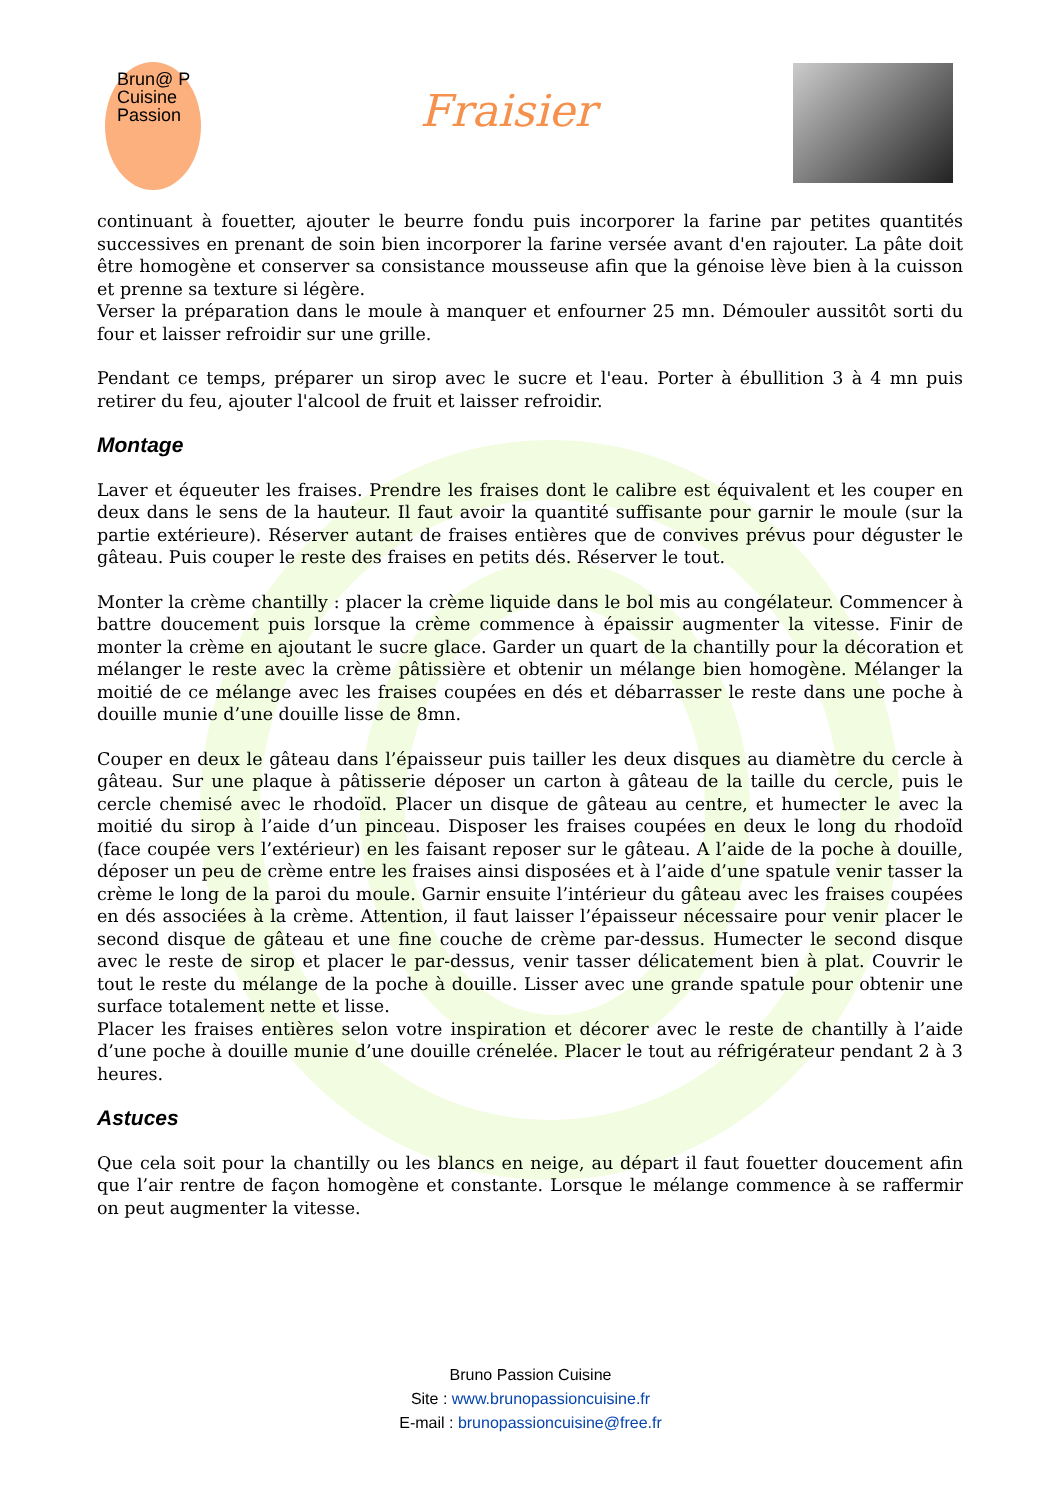Brun@ P
Cuisine
Passion
Fraisier
continuant à fouetter, ajouter le beurre fondu puis incorporer la farine par petites quantités successives en prenant de soin bien incorporer la farine versée avant d'en rajouter. La pâte doit être homogène et conserver sa consistance mousseuse afin que la génoise lève bien à la cuisson et prenne sa texture si légère.
Verser la préparation dans le moule à manquer et enfourner 25 mn. Démouler aussitôt sorti du four et laisser refroidir sur une grille.
Pendant ce temps, préparer un sirop avec le sucre et l'eau. Porter à ébullition 3 à 4 mn puis retirer du feu, ajouter l'alcool de fruit et laisser refroidir.
Montage
Laver et équeuter les fraises. Prendre les fraises dont le calibre est équivalent et les couper en deux dans le sens de la hauteur. Il faut avoir la quantité suffisante pour garnir le moule (sur la partie extérieure). Réserver autant de fraises entières que de convives prévus pour déguster le gâteau. Puis couper le reste des fraises en petits dés. Réserver le tout.
Monter la crème chantilly : placer la crème liquide dans le bol mis au congélateur. Commencer à battre doucement puis lorsque la crème commence à épaissir augmenter la vitesse. Finir de monter la crème en ajoutant le sucre glace. Garder un quart de la chantilly pour la décoration et mélanger le reste avec la crème pâtissière et obtenir un mélange bien homogène. Mélanger la moitié de ce mélange avec les fraises coupées en dés et débarrasser le reste dans une poche à douille munie d’une douille lisse de 8mn.
Couper en deux le gâteau dans l’épaisseur puis tailler les deux disques au diamètre du cercle à gâteau. Sur une plaque à pâtisserie déposer un carton à gâteau de la taille du cercle, puis le cercle chemisé avec le rhodoïd. Placer un disque de gâteau au centre, et humecter le avec la moitié du sirop à l’aide d’un pinceau. Disposer les fraises coupées en deux le long du rhodoïd (face coupée vers l’extérieur) en les faisant reposer sur le gâteau. A l’aide de la poche à douille, déposer un peu de crème entre les fraises ainsi disposées et à l’aide d’une spatule venir tasser la crème le long de la paroi du moule. Garnir ensuite l’intérieur du gâteau avec les fraises coupées en dés associées à la crème. Attention, il faut laisser l’épaisseur nécessaire pour venir placer le second disque de gâteau et une fine couche de crème par-dessus. Humecter le second disque avec le reste de sirop et placer le par-dessus, venir tasser délicatement bien à plat. Couvrir le tout le reste du mélange de la poche à douille. Lisser avec une grande spatule pour obtenir une surface totalement nette et lisse.
Placer les fraises entières selon votre inspiration et décorer avec le reste de chantilly à l’aide d’une poche à douille munie d’une douille crénelée. Placer le tout au réfrigérateur pendant 2 à 3 heures.
Astuces
Que cela soit pour la chantilly ou les blancs en neige, au départ il faut fouetter doucement afin que l’air rentre de façon homogène et constante. Lorsque le mélange commence à se raffermir on peut augmenter la vitesse.
Bruno Passion Cuisine
Site : www.brunopassioncuisine.fr
E-mail : brunopassioncuisine@free.fr